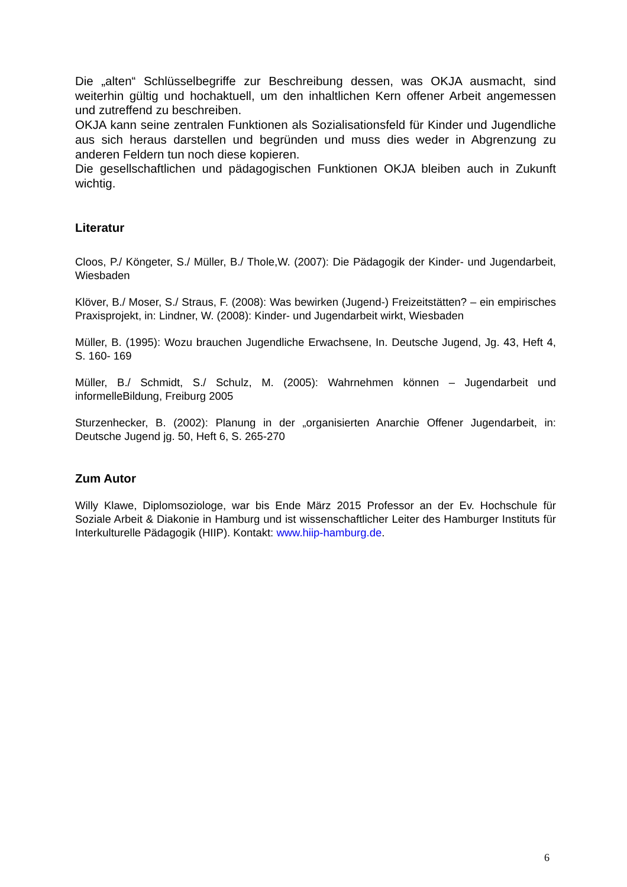Die „alten“ Schlüsselbegriffe zur Beschreibung dessen, was OKJA ausmacht, sind weiterhin gültig und hochaktuell, um den inhaltlichen Kern offener Arbeit angemessen und zutreffend zu beschreiben.
OKJA kann seine zentralen Funktionen als Sozialisationsfeld für Kinder und Jugendliche aus sich heraus darstellen und begründen und muss dies weder in Abgrenzung zu anderen Feldern tun noch diese kopieren.
Die gesellschaftlichen und pädagogischen Funktionen OKJA bleiben auch in Zukunft wichtig.
Literatur
Cloos, P./ Köngeter, S./ Müller, B./ Thole,W. (2007): Die Pädagogik der Kinder- und Jugendarbeit, Wiesbaden
Klöver, B./ Moser, S./ Straus, F. (2008): Was bewirken (Jugend-) Freizeitstätten? – ein empirisches Praxisprojekt, in: Lindner, W. (2008): Kinder- und Jugendarbeit wirkt, Wiesbaden
Müller, B. (1995): Wozu brauchen Jugendliche Erwachsene, In. Deutsche Jugend, Jg. 43, Heft 4, S. 160- 169
Müller, B./ Schmidt, S./ Schulz, M. (2005): Wahrnehmen können – Jugendarbeit und informelleBildung, Freiburg 2005
Sturzenhecker, B. (2002): Planung in der „organisierten Anarchie Offener Jugendarbeit, in: Deutsche Jugend jg. 50, Heft 6, S. 265-270
Zum Autor
Willy Klawe, Diplomsoziologe, war bis Ende März 2015 Professor an der Ev. Hochschule für Soziale Arbeit & Diakonie in Hamburg und ist wissenschaftlicher Leiter des Hamburger Instituts für Interkulturelle Pädagogik (HIIP). Kontakt: www.hiip-hamburg.de.
6